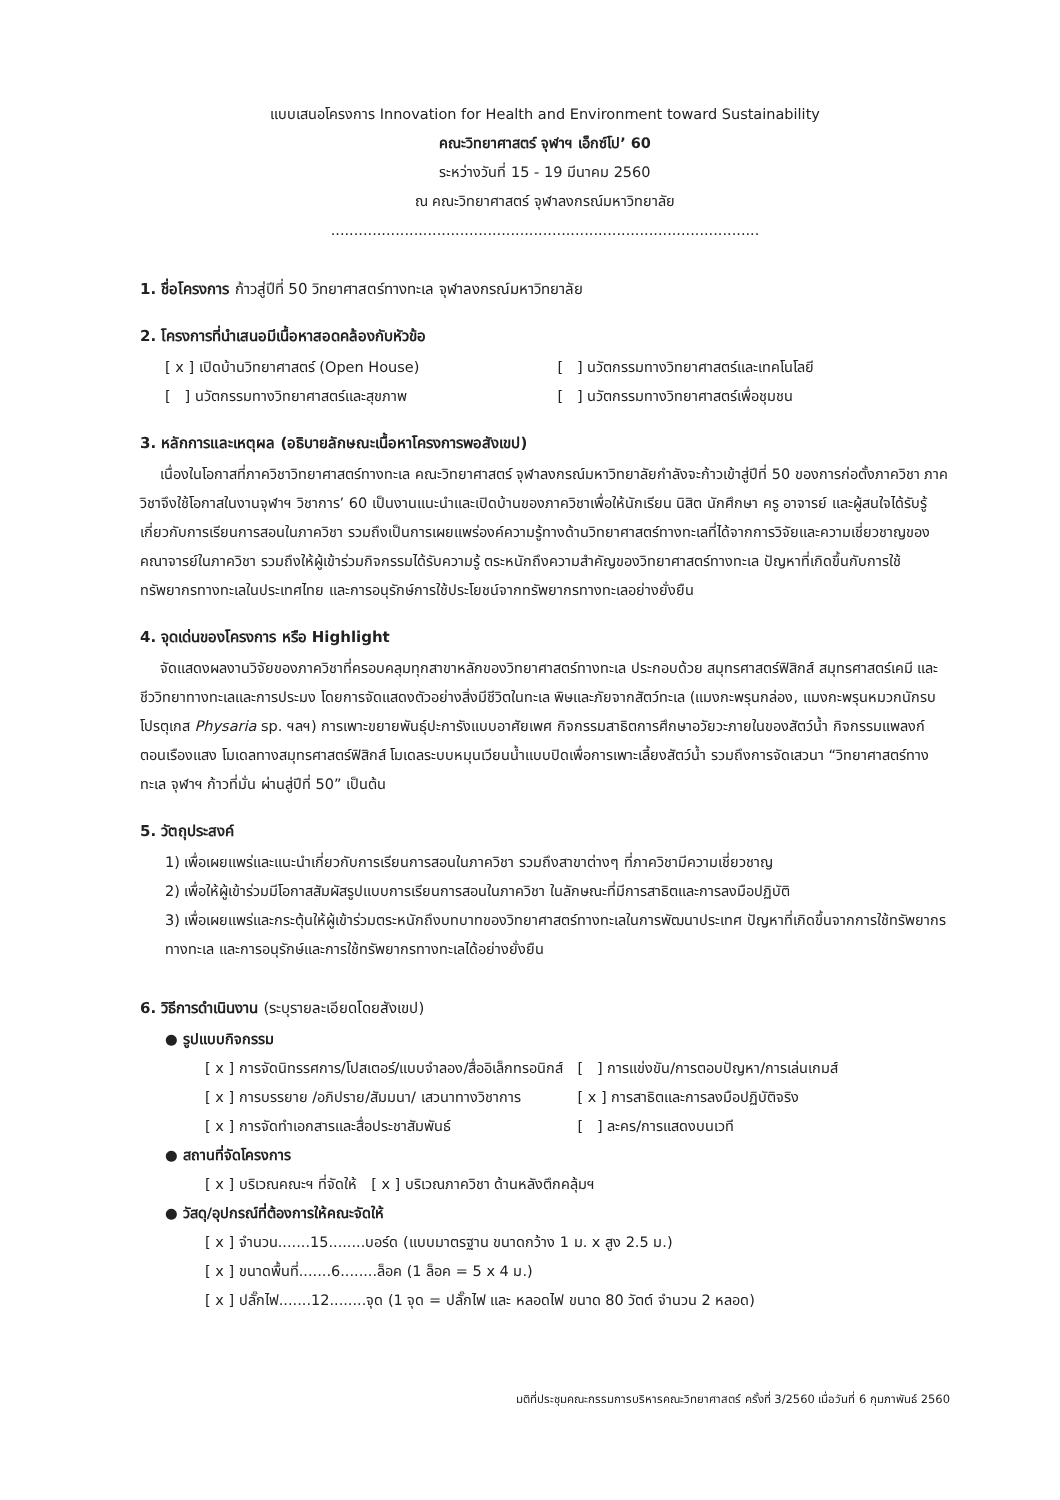แบบเสนอโครงการ Innovation for Health and Environment toward Sustainability
คณะวิทยาศาสตร์ จุฬาฯ เอ็กซ์โป’ 60
ระหว่างวันที่ 15 - 19 มีนาคม 2560
ณ คณะวิทยาศาสตร์ จุฬาลงกรณ์มหาวิทยาลัย
.............................................................................................
1. ชื่อโครงการ ก้าวสู่ปีที่ 50 วิทยาศาสตร์ทางทะเล จุฬาลงกรณ์มหาวิทยาลัย
2. โครงการที่นำเสนอมีเนื้อหาสอดคล้องกับหัวข้อ
[ x ] เปิดบ้านวิทยาศาสตร์ (Open House)
[ ] นวัตกรรมทางวิทยาศาสตร์และเทคโนโลยี
[ ] นวัตกรรมทางวิทยาศาสตร์และสุขภาพ
[ ] นวัตกรรมทางวิทยาศาสตร์เพื่อชุมชน
3. หลักการและเหตุผล (อธิบายลักษณะเนื้อหาโครงการพอสังเขป)
เนื่องในโอกาสที่ภาควิชาวิทยาศาสตร์ทางทะเล คณะวิทยาศาสตร์ จุฬาลงกรณ์มหาวิทยาลัยกำลังจะก้าวเข้าสู่ปีที่ 50 ของการก่อตั้งภาควิชา ภาควิชาจึงใช้โอกาสในงานจุฬาฯ วิชาการ’ 60 เป็นงานแนะนำและเปิดบ้านของภาควิชาเพื่อให้นักเรียน นิสิต นักศึกษา ครู อาจารย์ และผู้สนใจได้รับรู้เกี่ยวกับการเรียนการสอนในภาควิชา รวมถึงเป็นการเผยแพร่องค์ความรู้ทางด้านวิทยาศาสตร์ทางทะเลที่ได้จากการวิจัยและความเชี่ยวชาญของคณาจารย์ในภาควิชา รวมถึงให้ผู้เข้าร่วมกิจกรรมได้รับความรู้ ตระหนักถึงความสำคัญของวิทยาศาสตร์ทางทะเล ปัญหาที่เกิดขึ้นกับการใช้ทรัพยากรทางทะเลในประเทศไทย และการอนุรักษ์การใช้ประโยชน์จากทรัพยากรทางทะเลอย่างยั่งยืน
4. จุดเด่นของโครงการ หรือ Highlight
จัดแสดงผลงานวิจัยของภาควิชาที่ครอบคลุมทุกสาขาหลักของวิทยาศาสตร์ทางทะเล ประกอบด้วย สมุทรศาสตร์ฟิสิกส์ สมุทรศาสตร์เคมี และชีววิทยาทางทะเลและการประมง โดยการจัดแสดงตัวอย่างสิ่งมีชีวิตในทะเล พิษและภัยจากสัตว์ทะเล (แมงกะพรุนกล่อง, แมงกะพรุนหมวกนักรบโปรตุเกส Physaria sp. ฯลฯ) การเพาะขยายพันธุ์ปะการังแบบอาศัยเพศ กิจกรรมสาธิตการศึกษาอวัยวะภายในของสัตว์น้ำ กิจกรรมแพลงก์ตอนเรืองแสง โมเดลทางสมุทรศาสตร์ฟิสิกส์ โมเดลระบบหมุนเวียนน้ำแบบปิดเพื่อการเพาะเลี้ยงสัตว์น้ำ รวมถึงการจัดเสวนา “วิทยาศาสตร์ทางทะเล จุฬาฯ ก้าวที่มั่น ผ่านสู่ปีที่ 50” เป็นต้น
5. วัตถุประสงค์
1) เพื่อเผยแพร่และแนะนำเกี่ยวกับการเรียนการสอนในภาควิชา รวมถึงสาขาต่างๆ ที่ภาควิชามีความเชี่ยวชาญ
2) เพื่อให้ผู้เข้าร่วมมีโอกาสสัมผัสรูปแบบการเรียนการสอนในภาควิชา ในลักษณะที่มีการสาธิตและการลงมือปฏิบัติ
3) เพื่อเผยแพร่และกระตุ้นให้ผู้เข้าร่วมตระหนักถึงบทบาทของวิทยาศาสตร์ทางทะเลในการพัฒนาประเทศ ปัญหาที่เกิดขึ้นจากการใช้ทรัพยากรทางทะเล และการอนุรักษ์และการใช้ทรัพยากรทางทะเลได้อย่างยั่งยืน
6. วิธีการดำเนินงาน (ระบุรายละเอียดโดยสังเขป)
● รูปแบบกิจกรรม
[ x ] การจัดนิทรรศการ/โปสเตอร์/แบบจำลอง/สื่ออิเล็กทรอนิกส์
[ ] การแข่งขัน/การตอบปัญหา/การเล่นเกมส์
[ x ] การบรรยาย /อภิปราย/สัมมนา/ เสวนาทางวิชาการ
[ x ] การสาธิตและการลงมือปฏิบัติจริง
[ x ] การจัดทำเอกสารและสื่อประชาสัมพันธ์
[ ] ละคร/การแสดงบนเวที
● สถานที่จัดโครงการ
[ x ] บริเวณคณะฯ ที่จัดให้ [ x ] บริเวณภาควิชา ด้านหลังตึกคลุ้มฯ
● วัสดุ/อุปกรณ์ที่ต้องการให้คณะจัดให้
[ x ] จำนวน.......15........บอร์ด (แบบมาตรฐาน ขนาดกว้าง 1 ม. x สูง 2.5 ม.)
[ x ] ขนาดพื้นที่.......6........ล็อค (1 ล็อค = 5 x 4 ม.)
[ x ] ปลั๊กไฟ.......12........จุด (1 จุด = ปลั๊กไฟ และ หลอดไฟ ขนาด 80 วัตต์ จำนวน 2 หลอด)
มติที่ประชุมคณะกรรมการบริหารคณะวิทยาศาสตร์ ครั้งที่ 3/2560 เมื่อวันที่ 6 กุมภาพันธ์ 2560